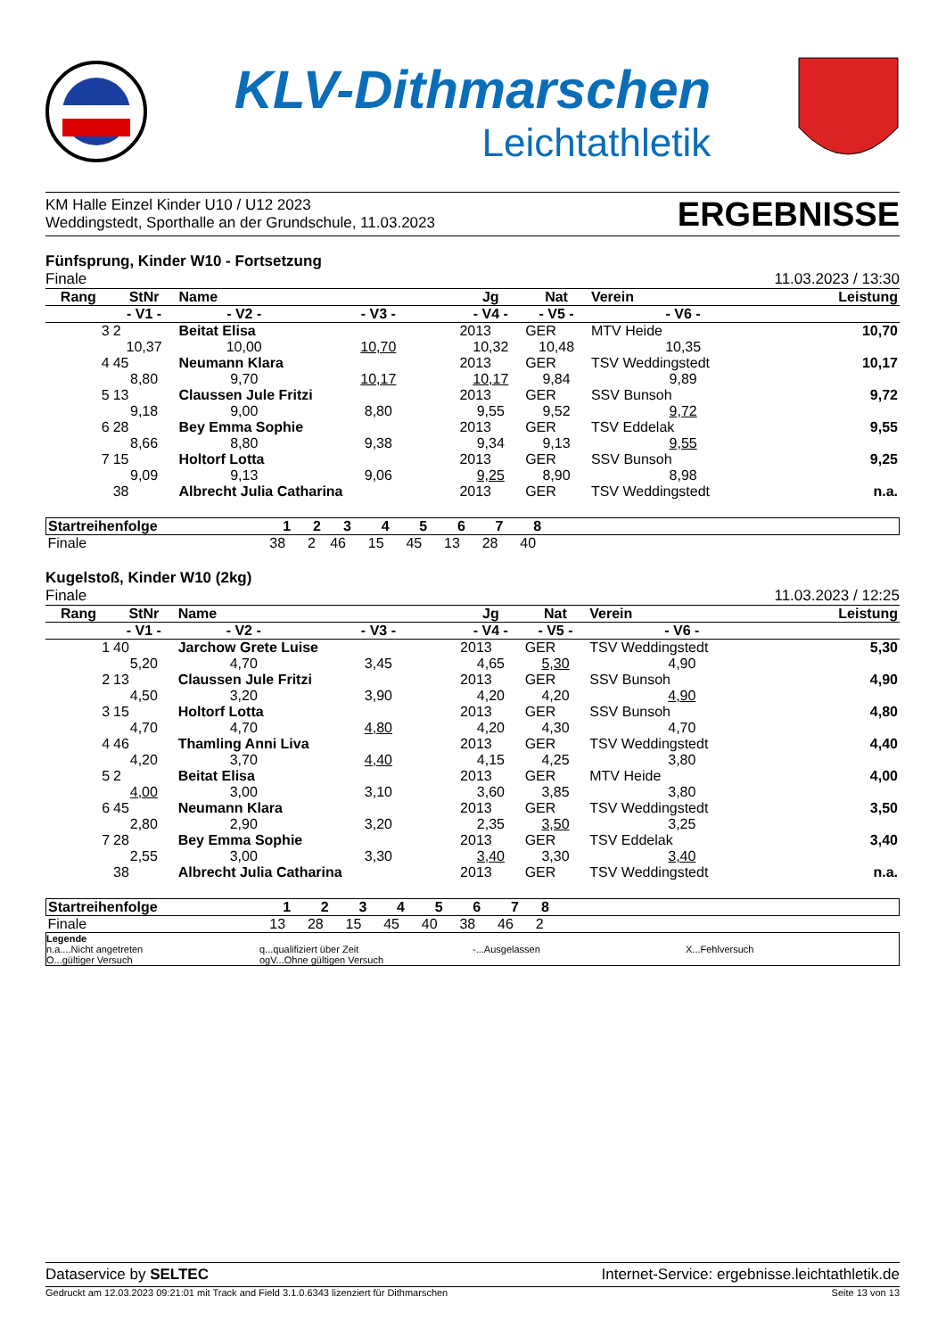KLV-Dithmarschen
Leichtathletik
KM Halle Einzel Kinder U10 / U12 2023
Weddingstedt, Sporthalle an der Grundschule, 11.03.2023
ERGEBNISSE
Fünfsprung, Kinder W10 - Fortsetzung
Finale 11.03.2023 / 13:30
| Rang | StNr | Name | | | Jg | Nat | Verein | | Leistung |
| --- | --- | --- | --- | --- | --- | --- | --- | --- | --- |
| | - V1 - | - V2 - | - V3 - | | - V4 - | - V5 - | - V6 - | | |
| 3 | 2 | Beitat Elisa | | | 2013 | GER | MTV Heide | | 10,70 |
| | 10,37 | 10,00 | 10,70 | | 10,32 | 10,48 | 10,35 | | |
| 4 | 45 | Neumann Klara | | | 2013 | GER | TSV Weddingstedt | | 10,17 |
| | 8,80 | 9,70 | 10,17 | | 10,17 | 9,84 | 9,89 | | |
| 5 | 13 | Claussen Jule Fritzi | | | 2013 | GER | SSV Bunsoh | | 9,72 |
| | 9,18 | 9,00 | 8,80 | | 9,55 | 9,52 | 9,72 | | |
| 6 | 28 | Bey Emma Sophie | | | 2013 | GER | TSV Eddelak | | 9,55 |
| | 8,66 | 8,80 | 9,38 | | 9,34 | 9,13 | 9,55 | | |
| 7 | 15 | Holtorf Lotta | | | 2013 | GER | SSV Bunsoh | | 9,25 |
| | 9,09 | 9,13 | 9,06 | | 9,25 | 8,90 | 8,98 | | |
| | 38 | Albrecht Julia Catharina | | | 2013 | GER | TSV Weddingstedt | | n.a. |
| Startreihenfolge | 1 | 2 | 3 | 4 | 5 | 6 | 7 | 8 | |
| Finale | 38 | 2 | 46 | 15 | 45 | 13 | 28 | 40 | |
Kugelstoß, Kinder W10 (2kg)
Finale 11.03.2023 / 12:25
| Rang | StNr | Name | | | Jg | Nat | Verein | | Leistung |
| --- | --- | --- | --- | --- | --- | --- | --- | --- | --- |
| | - V1 - | - V2 - | - V3 - | | - V4 - | - V5 - | - V6 - | | |
| 1 | 40 | Jarchow Grete Luise | | | 2013 | GER | TSV Weddingstedt | | 5,30 |
| | 5,20 | 4,70 | 3,45 | | 4,65 | 5,30 | 4,90 | | |
| 2 | 13 | Claussen Jule Fritzi | | | 2013 | GER | SSV Bunsoh | | 4,90 |
| | 4,50 | 3,20 | 3,90 | | 4,20 | 4,20 | 4,90 | | |
| 3 | 15 | Holtorf Lotta | | | 2013 | GER | SSV Bunsoh | | 4,80 |
| | 4,70 | 4,70 | 4,80 | | 4,20 | 4,30 | 4,70 | | |
| 4 | 46 | Thamling Anni Liva | | | 2013 | GER | TSV Weddingstedt | | 4,40 |
| | 4,20 | 3,70 | 4,40 | | 4,15 | 4,25 | 3,80 | | |
| 5 | 2 | Beitat Elisa | | | 2013 | GER | MTV Heide | | 4,00 |
| | 4,00 | 3,00 | 3,10 | | 3,60 | 3,85 | 3,80 | | |
| 6 | 45 | Neumann Klara | | | 2013 | GER | TSV Weddingstedt | | 3,50 |
| | 2,80 | 2,90 | 3,20 | | 2,35 | 3,50 | 3,25 | | |
| 7 | 28 | Bey Emma Sophie | | | 2013 | GER | TSV Eddelak | | 3,40 |
| | 2,55 | 3,00 | 3,30 | | 3,40 | 3,30 | 3,40 | | |
| | 38 | Albrecht Julia Catharina | | | 2013 | GER | TSV Weddingstedt | | n.a. |
| Startreihenfolge | 1 | 2 | 3 | 4 | 5 | 6 | 7 | 8 | |
| Finale | 13 | 28 | 15 | 45 | 40 | 38 | 46 | 2 | |
Legende n.a....Nicht angetreten q...qualifiziert über Zeit -...Ausgelassen X...Fehlversuch O...gültiger Versuch ogV...Ohne gültigen Versuch
Dataservice by SELTEC Internet-Service: ergebnisse.leichtathletik.de
Gedruckt am 12.03.2023 09:21:01 mit Track and Field 3.1.0.6343 lizenziert für Dithmarschen Seite 13 von 13